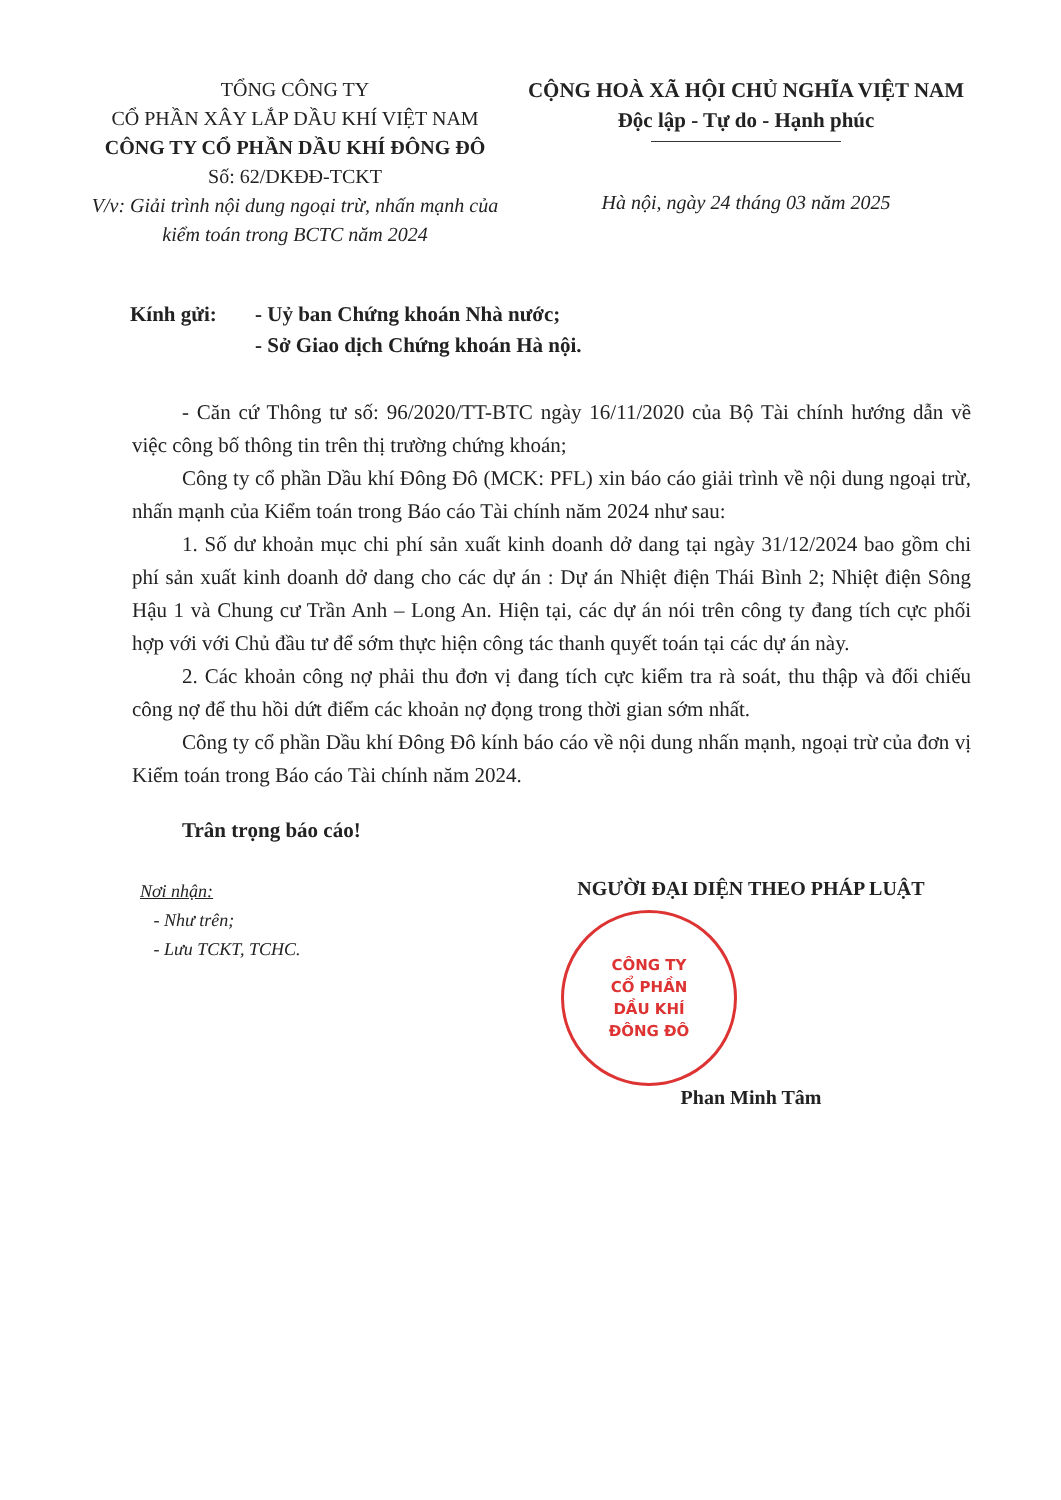TỔNG CÔNG TY
CỔ PHẦN XÂY LẮP DẦU KHÍ VIỆT NAM
CÔNG TY CỔ PHẦN DẦU KHÍ ĐÔNG ĐÔ
Số: 62/DKĐĐ-TCKT
V/v: Giải trình nội dung ngoại trừ, nhấn mạnh của kiểm toán trong BCTC năm 2024
CỘNG HOÀ XÃ HỘI CHỦ NGHĨA VIỆT NAM
Độc lập - Tự do - Hạnh phúc
Hà nội, ngày 24 tháng 03 năm 2025
Kính gửi: - Uỷ ban Chứng khoán Nhà nước;
- Sở Giao dịch Chứng khoán Hà nội.
- Căn cứ Thông tư số: 96/2020/TT-BTC ngày 16/11/2020 của Bộ Tài chính hướng dẫn về việc công bố thông tin trên thị trường chứng khoán;
Công ty cổ phần Dầu khí Đông Đô (MCK: PFL) xin báo cáo giải trình về nội dung ngoại trừ, nhấn mạnh của Kiểm toán trong Báo cáo Tài chính năm 2024 như sau:
1. Số dư khoản mục chi phí sản xuất kinh doanh dở dang tại ngày 31/12/2024 bao gồm chi phí sản xuất kinh doanh dở dang cho các dự án : Dự án Nhiệt điện Thái Bình 2; Nhiệt điện Sông Hậu 1 và Chung cư Trần Anh – Long An. Hiện tại, các dự án nói trên công ty đang tích cực phối hợp với với Chủ đầu tư để sớm thực hiện công tác thanh quyết toán tại các dự án này.
2. Các khoản công nợ phải thu đơn vị đang tích cực kiểm tra rà soát, thu thập và đối chiếu công nợ để thu hồi dứt điểm các khoản nợ đọng trong thời gian sớm nhất.
Công ty cổ phần Dầu khí Đông Đô kính báo cáo về nội dung nhấn mạnh, ngoại trừ của đơn vị Kiểm toán trong Báo cáo Tài chính năm 2024.
Trân trọng báo cáo!
Nơi nhận:
- Như trên;
- Lưu TCKT, TCHC.
NGƯỜI ĐẠI DIỆN THEO PHÁP LUẬT
CÔNG TY
CỔ PHẦN
DẦU KHÍ
ĐÔNG ĐÔ
Phan Minh Tâm